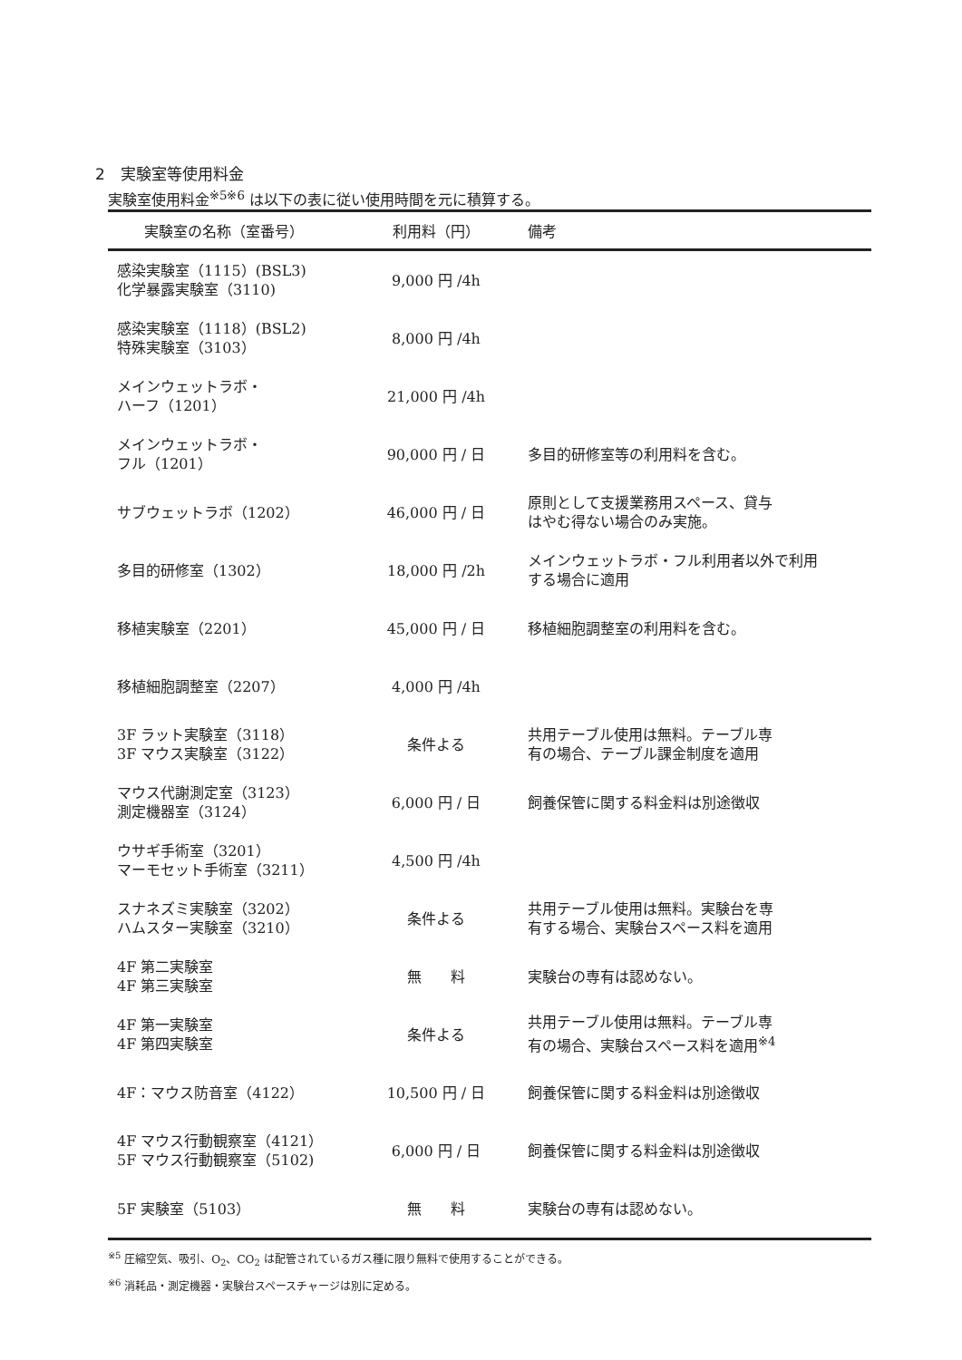2　実験室等使用料金
実験室使用料金<sup>※5※6</sup> は以下の表に従い使用時間を元に積算する。
| 実験室の名称（室番号） | 利用料（円） | 備考 |
| --- | --- | --- |
| 感染実験室（1115）(BSL3) 化学暴露実験室（3110) | 9,000 円 /4h | |
| 感染実験室（1118）(BSL2) 特殊実験室（3103） | 8,000 円 /4h | |
| メインウェットラボ・ ハーフ（1201） | 21,000 円 /4h | |
| メインウェットラボ・ フル（1201） | 90,000 円 / 日 | 多目的研修室等の利用料を含む。 |
| サブウェットラボ（1202） | 46,000 円 / 日 | 原則として支援業務用スペース、貸与 はやむ得ない場合のみ実施。 |
| 多目的研修室（1302） | 18,000 円 /2h | メインウェットラボ・フル利用者以外で利用 する場合に適用 |
| 移植実験室（2201） | 45,000 円 / 日 | 移植細胞調整室の利用料を含む。 |
| 移植細胞調整室（2207） | 4,000 円 /4h | |
| 3F ラット実験室（3118） 3F マウス実験室（3122） | 条件よる | 共用テーブル使用は無料。テーブル専 有の場合、テーブル課金制度を適用 |
| マウス代謝測定室（3123） 測定機器室（3124） | 6,000 円 / 日 | 飼養保管に関する料金料は別途徴収 |
| ウサギ手術室（3201） マーモセット手術室（3211） | 4,500 円 /4h | |
| スナネズミ実験室（3202） ハムスター実験室（3210） | 条件よる | 共用テーブル使用は無料。実験台を専 有する場合、実験台スペース料を適用 |
| 4F 第二実験室 4F 第三実験室 | 無 料 | 実験台の専有は認めない。 |
| 4F 第一実験室 4F 第四実験室 | 条件よる | 共用テーブル使用は無料。テーブル専 有の場合、実験台スペース料を適用<sup>※4</sup> |
| 4F：マウス防音室（4122） | 10,500 円 / 日 | 飼養保管に関する料金料は別途徴収 |
| 4F マウス行動観察室（4121） 5F マウス行動観察室（5102) | 6,000 円 / 日 | 飼養保管に関する料金料は別途徴収 |
| 5F 実験室（5103） | 無 料 | 実験台の専有は認めない。 |
<sup>※5</sup> 圧縮空気、吸引、O<sub>2</sub>、CO<sub>2</sub> は配管されているガス種に限り無料で使用することができる。
<sup>※6</sup> 消耗品・測定機器・実験台スペースチャージは別に定める。